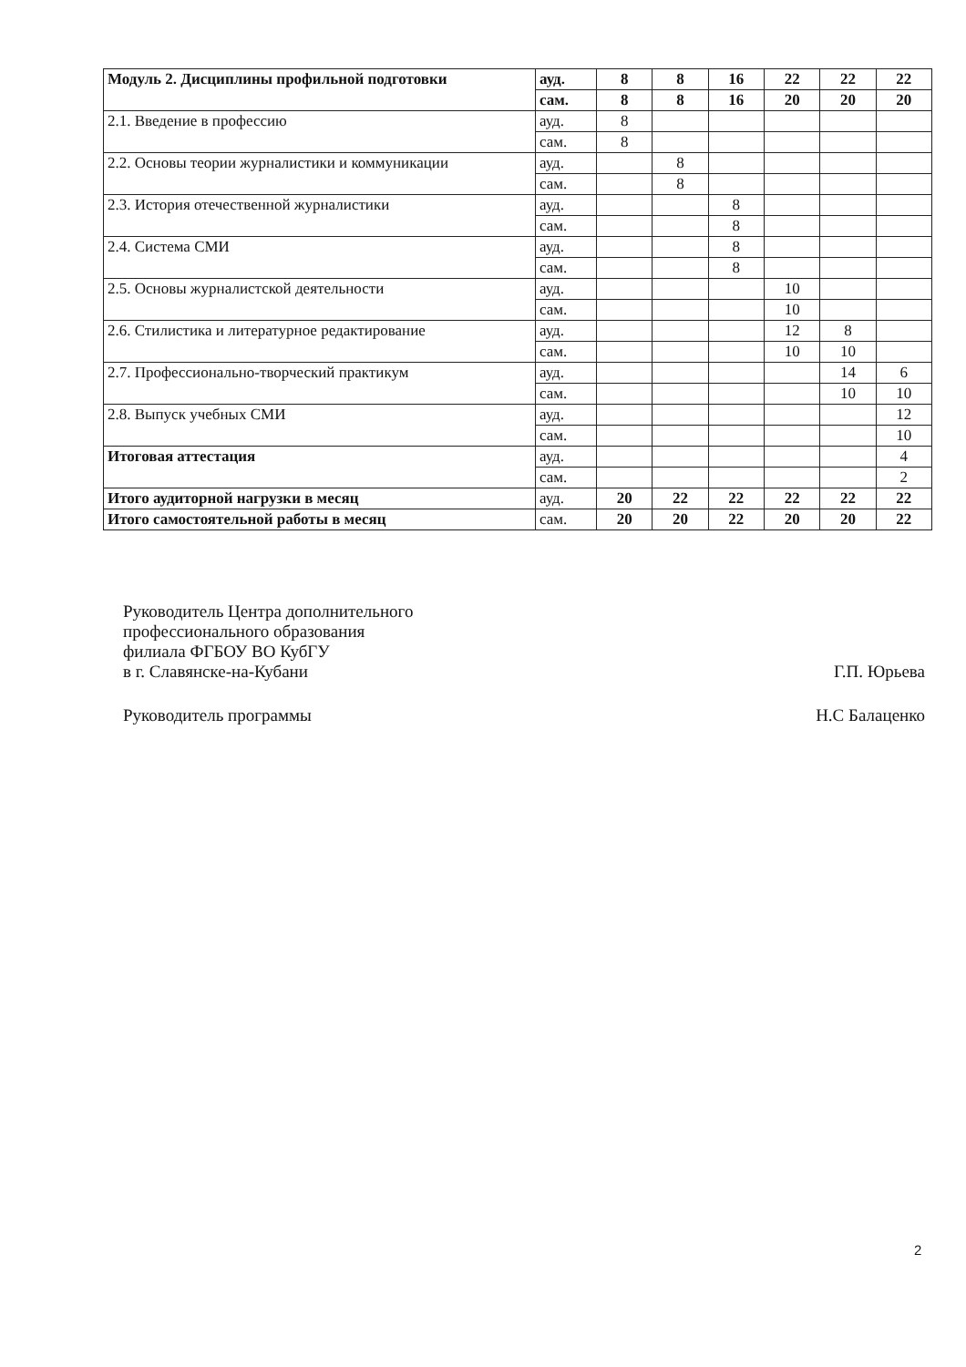| Модуль 2. Дисциплины профильной подготовки | ауд. | 8 | 8 | 16 | 22 | 22 | 22 |
| | сам. | 8 | 8 | 16 | 20 | 20 | 20 |
| 2.1. Введение в профессию | ауд. | 8 | | | | | |
| | сам. | 8 | | | | | |
| 2.2. Основы теории журналистики и коммуникации | ауд. | | 8 | | | | |
| | сам. | | 8 | | | | |
| 2.3. История отечественной журналистики | ауд. | | | 8 | | | |
| | сам. | | | 8 | | | |
| 2.4. Система СМИ | ауд. | | | 8 | | | |
| | сам. | | | 8 | | | |
| 2.5. Основы журналистской деятельности | ауд. | | | | 10 | | |
| | сам. | | | | 10 | | |
| 2.6. Стилистика и литературное редактирование | ауд. | | | | 12 | 8 | |
| | сам. | | | | 10 | 10 | |
| 2.7. Профессионально-творческий практикум | ауд. | | | | | 14 | 6 |
| | сам. | | | | | 10 | 10 |
| 2.8. Выпуск учебных СМИ | ауд. | | | | | | 12 |
| | сам. | | | | | | 10 |
| Итоговая аттестация | ауд. | | | | | | 4 |
| | сам. | | | | | | 2 |
| Итого аудиторной нагрузки в месяц | ауд. | 20 | 22 | 22 | 22 | 22 | 22 |
| Итого самостоятельной работы в месяц | сам. | 20 | 20 | 22 | 20 | 20 | 22 |
Руководитель Центра дополнительного
профессионального образования
филиала ФГБОУ ВО КубГУ
в г. Славянске-на-Кубани Г.П. Юрьева
Руководитель программы Н.С Балаценко
2